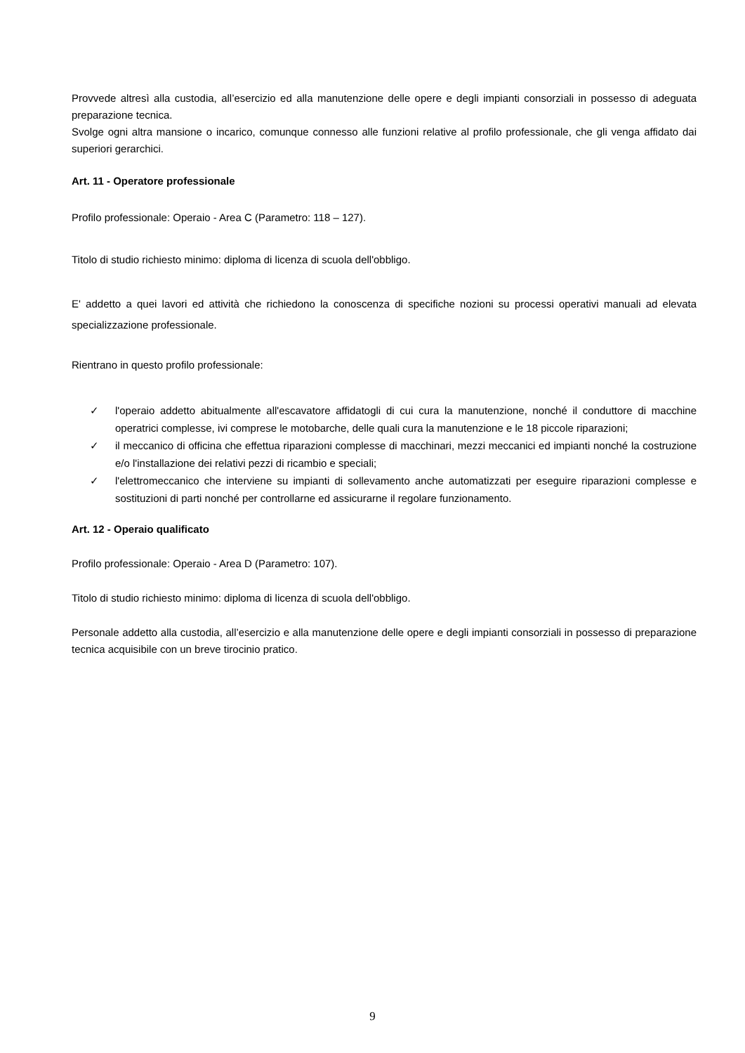Provvede altresì alla custodia, all’esercizio ed alla manutenzione delle opere e degli impianti consorziali in possesso di adeguata preparazione tecnica.
Svolge ogni altra mansione o incarico, comunque connesso alle funzioni relative al profilo professionale, che gli venga affidato dai superiori gerarchici.
Art. 11 - Operatore professionale
Profilo professionale: Operaio - Area C (Parametro: 118 – 127).
Titolo di studio richiesto minimo: diploma di licenza di scuola dell'obbligo.
E' addetto a quei lavori ed attività che richiedono la conoscenza di specifiche nozioni su processi operativi manuali ad elevata specializzazione professionale.
Rientrano in questo profilo professionale:
✓ l'operaio addetto abitualmente all'escavatore affidatogli di cui cura la manutenzione, nonché il conduttore di macchine operatrici complesse, ivi comprese le motobarche, delle quali cura la manutenzione e le 18 piccole riparazioni;
✓ il meccanico di officina che effettua riparazioni complesse di macchinari, mezzi meccanici ed impianti nonché la costruzione e/o l'installazione dei relativi pezzi di ricambio e speciali;
✓ l'elettromeccanico che interviene su impianti di sollevamento anche automatizzati per eseguire riparazioni complesse e sostituzioni di parti nonché per controllarne ed assicurarne il regolare funzionamento.
Art. 12 - Operaio qualificato
Profilo professionale: Operaio - Area D (Parametro: 107).
Titolo di studio richiesto minimo: diploma di licenza di scuola dell'obbligo.
Personale addetto alla custodia, all’esercizio e alla manutenzione delle opere e degli impianti consorziali in possesso di preparazione tecnica acquisibile con un breve tirocinio pratico.
9